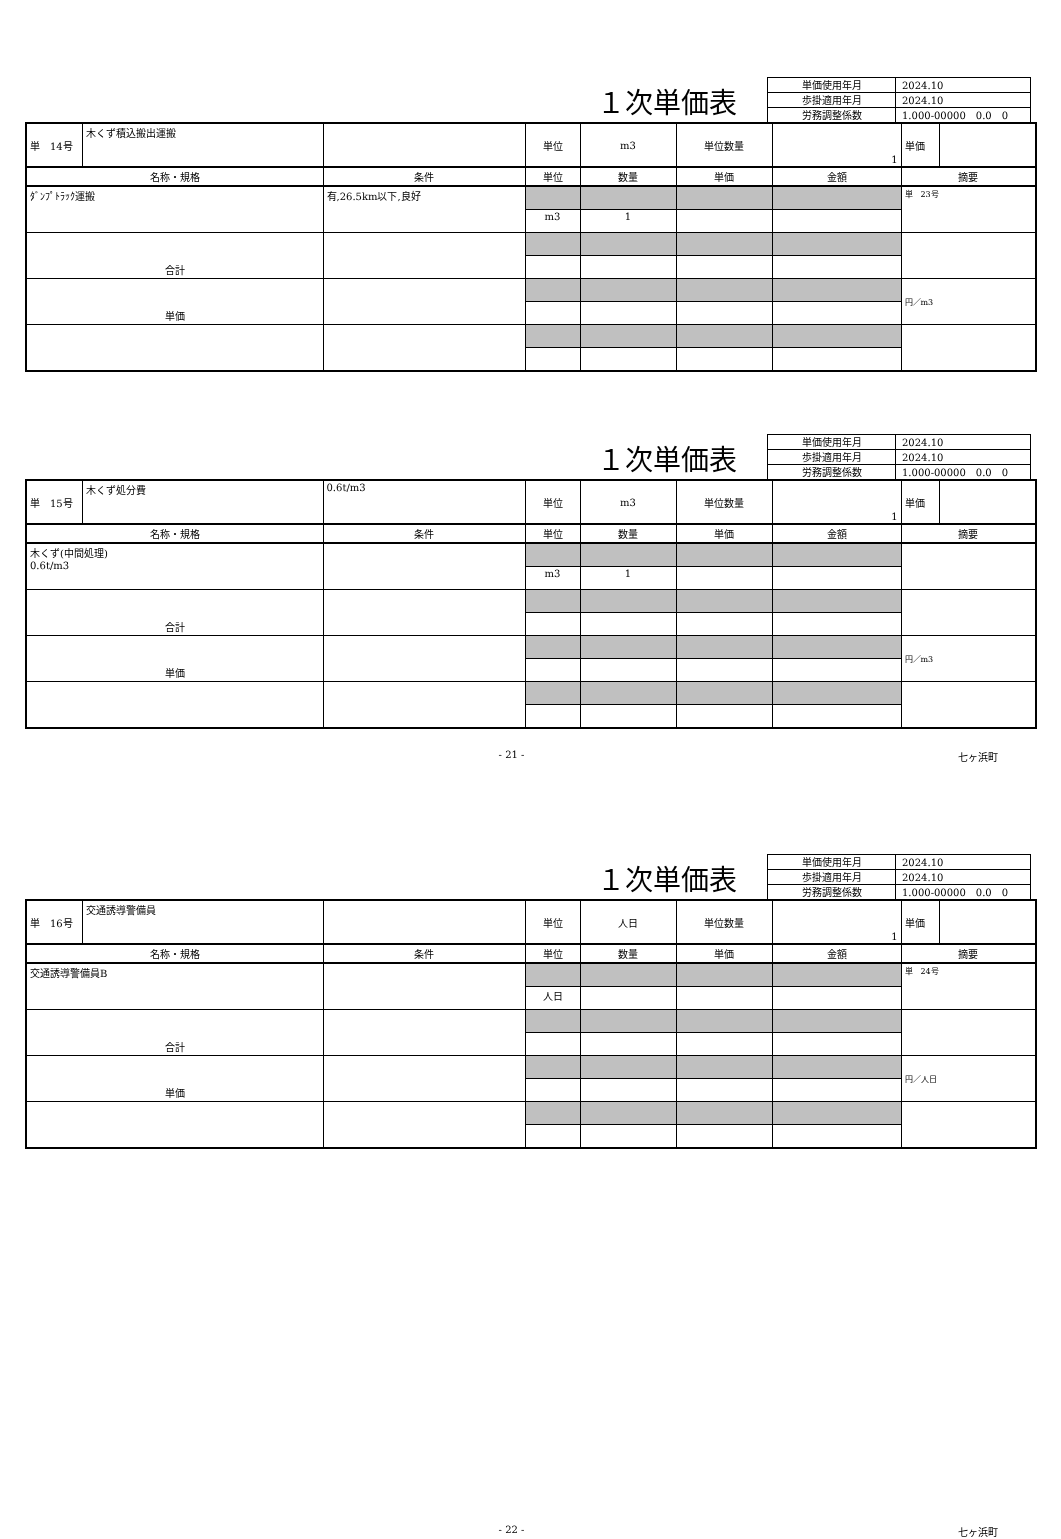１次単価表
| 単価使用年月 | 2024.10 |
| 歩掛適用年月 | 2024.10 |
| 労務調整係数 | 1.000-00000 0.0 0 |
| 単 14号 | 木くず積込搬出運搬 | | 単位 | m3 | 単位数量 | 1 | 単価 | |
| 名称・規格 | | 条件 | 単位 | 数量 | 単価 | 金額 | 摘要 | |
| ﾀﾞﾝﾌﾟﾄﾗｯｸ運搬 | | 有,26.5km以下,良好 | | | | | 単 23号 | |
| | | | m3 | 1 | | | | |
| 合計 | | | | | | | | |
| 単価 | | | | | | | 円／m3 | |
１次単価表
| 単価使用年月 | 2024.10 |
| 歩掛適用年月 | 2024.10 |
| 労務調整係数 | 1.000-00000 0.0 0 |
| 単 15号 | 木くず処分費 | 0.6t/m3 | 単位 | m3 | 単位数量 | 1 | 単価 | |
| 名称・規格 | | 条件 | 単位 | 数量 | 単価 | 金額 | 摘要 | |
| 木くず(中間処理) 0.6t/m3 | | | | | | | | |
| | | | m3 | 1 | | | | |
| 合計 | | | | | | | | |
| 単価 | | | | | | | 円／m3 | |
- 21 - 七ヶ浜町
１次単価表
| 単価使用年月 | 2024.10 |
| 歩掛適用年月 | 2024.10 |
| 労務調整係数 | 1.000-00000 0.0 0 |
| 単 16号 | 交通誘導警備員 | | 単位 | 人日 | 単位数量 | 1 | 単価 | |
| 名称・規格 | | 条件 | 単位 | 数量 | 単価 | 金額 | 摘要 | |
| 交通誘導警備員B | | | | | | | 単 24号 | |
| | | | 人日 | | | | | |
| 合計 | | | | | | | | |
| 単価 | | | | | | | 円／人日 | |
- 22 - 七ヶ浜町